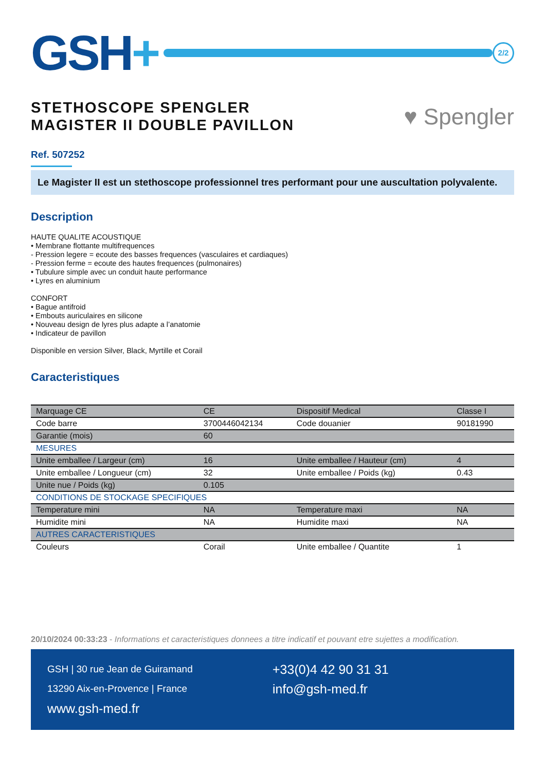GSH+
2/2
STETHOSCOPE SPENGLER
MAGISTER II DOUBLE PAVILLON
♥ Spengler
Ref. 507252
Le Magister II est un stethoscope professionnel tres performant pour une auscultation polyvalente.
Description
HAUTE QUALITE ACOUSTIQUE
• Membrane flottante multifrequences
- Pression legere = ecoute des basses frequences (vasculaires et cardiaques)
- Pression ferme = ecoute des hautes frequences (pulmonaires)
• Tubulure simple avec un conduit haute performance
• Lyres en aluminium
CONFORT
• Bague antifroid
• Embouts auriculaires en silicone
• Nouveau design de lyres plus adapte a l’anatomie
• Indicateur de pavillon
Disponible en version Silver, Black, Myrtille et Corail
Caracteristiques
| Marquage CE | CE | Dispositif Medical | Classe I |
| Code barre | 3700446042134 | Code douanier | 90181990 |
| Garantie (mois) | 60 | | |
| MESURES | | | |
| Unite emballee / Largeur (cm) | 16 | Unite emballee / Hauteur (cm) | 4 |
| Unite emballee / Longueur (cm) | 32 | Unite emballee / Poids (kg) | 0.43 |
| Unite nue / Poids (kg) | 0.105 | | |
| CONDITIONS DE STOCKAGE SPECIFIQUES | | | |
| Temperature mini | NA | Temperature maxi | NA |
| Humidite mini | NA | Humidite maxi | NA |
| AUTRES CARACTERISTIQUES | | | |
| Couleurs | Corail | Unite emballee / Quantite | 1 |
20/10/2024 00:33:23 - Informations et caracteristiques donnees a titre indicatif et pouvant etre sujettes a modification.
GSH | 30 rue Jean de Guiramand
13290 Aix-en-Provence | France
www.gsh-med.fr
+33(0)4 42 90 31 31
info@gsh-med.fr